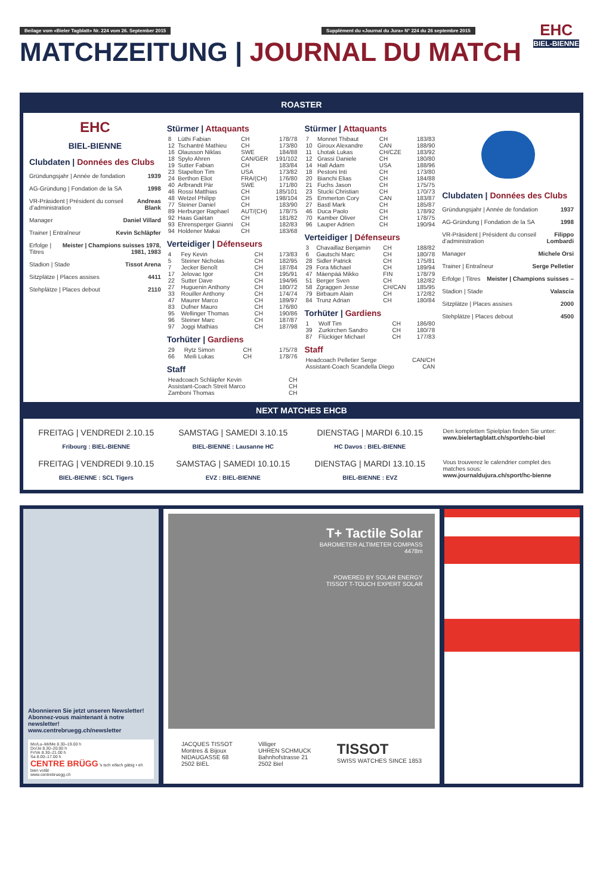Beilage vom «Bieler Tagblatt» Nr. 224 vom 26. September 2015
Supplément du «Journal du Jura» N° 224 du 26 septembre 2015
MATCHZEITUNG | JOURNAL DU MATCH
EHC
BIEL-BIENNE
ROASTER
EHC
BIEL-BIENNE
Clubdaten | Données des Clubs
Gründungsjahr | Année de fondation 1939
AG-Gründung | Fondation de la SA 1998
VR-Präsident | Président du conseil d’administration Andreas Blank
Manager Daniel Villard
Trainer | Entraîneur Kevin Schläpfer
Erfolge | Titres Meister | Champions suisses 1978, 1981, 1983
Stadion | Stade Tissot Arena
Sitzplätze | Places assises 4411
Stehplätze | Places debout 2110
Stürmer | Attaquants
| 8 | Lüthi Fabian | CH | 178/78 |
| 12 | Tschantré Mathieu | CH | 173/80 |
| 16 | Olausson Niklas | SWE | 184/88 |
| 18 | Spylo Ahren | CAN/GER | 191/102 |
| 19 | Sutter Fabian | CH | 183/84 |
| 23 | Stapelton Tim | USA | 173/82 |
| 24 | Berthon Eliot | FRA/(CH) | 176/80 |
| 40 | Arlbrandt Pär | SWE | 171/80 |
| 46 | Rossi Matthias | CH | 185/101 |
| 48 | Wetzel Philipp | CH | 198/104 |
| 77 | Steiner Daniel | CH | 183/90 |
| 89 | Herburger Raphael | AUT/(CH) | 178/75 |
| 92 | Haas Gaëtan | CH | 181/82 |
| 93 | Ehrensperger Gianni | CH | 182/83 |
| 94 | Holdener Makai | CH | 183/68 |
Verteidiger | Défenseurs
| 4 | Fey Kevin | CH | 173/83 |
| 5 | Steiner Nicholas | CH | 182/95 |
| 7 | Jecker Benoît | CH | 187/84 |
| 17 | Jelovac Igor | CH | 195/91 |
| 22 | Sutter Dave | CH | 194/96 |
| 27 | Huguenin Anthony | CH | 180/72 |
| 33 | Rouiller Anthony | CH | 174/74 |
| 47 | Maurer Marco | CH | 189/97 |
| 83 | Dufner Mauro | CH | 176/80 |
| 95 | Wellinger Thomas | CH | 190/86 |
| 96 | Steiner Marc | CH | 187/87 |
| 97 | Joggi Mathias | CH | 187/98 |
Torhüter | Gardiens
| 29 | Rytz Simon | CH | 175/78 |
| 66 | Meili Lukas | CH | 178/76 |
Staff
| Headcoach Schläpfer Kevin | CH |
| Assistant-Coach Streit Marco | CH |
| Zamboni Thomas | CH |
Stürmer | Attaquants
| 7 | Monnet Thibaut | CH | 183/83 |
| 10 | Giroux Alexandre | CAN | 188/90 |
| 11 | Lhotak Lukas | CH/CZE | 183/92 |
| 12 | Grassi Daniele | CH | 180/80 |
| 14 | Hall Adam | USA | 188/96 |
| 18 | Pestoni Inti | CH | 173/80 |
| 20 | Bianchi Elias | CH | 184/88 |
| 21 | Fuchs Jason | CH | 175/75 |
| 23 | Stucki Christian | CH | 170/73 |
| 25 | Emmerton Cory | CAN | 183/87 |
| 27 | Bastl Mark | CH | 185/87 |
| 46 | Duca Paolo | CH | 178/92 |
| 70 | Kamber Oliver | CH | 178/75 |
| 96 | Lauper Adrien | CH | 190/94 |
Verteidiger | Défenseurs
| 3 | Chavaillaz Benjamin | CH | 188/82 |
| 6 | Gautschi Marc | CH | 180/78 |
| 28 | Sidler Patrick | CH | 175/81 |
| 29 | Fora Michael | CH | 189/94 |
| 47 | Mäenpää Mikko | FIN | 178/79 |
| 51 | Berger Sven | CH | 182/82 |
| 58 | Zgraggen Jesse | CH/CAN | 185/95 |
| 79 | Birbaum Alain | CH | 172/82 |
| 84 | Trunz Adrian | CH | 180/84 |
Torhüter | Gardiens
| 1 | Wolf Tim | CH | 186/80 |
| 39 | Zurkirchen Sandro | CH | 180/78 |
| 87 | Flückiger Michael | CH | 177/83 |
Staff
| Headcoach Pelletier Serge | CAN/CH |
| Assistant-Coach Scandella Diego | CAN |
Clubdaten | Données des Clubs
Gründungsjahr | Année de fondation 1937
AG-Gründung | Fondation de la SA 1998
VR-Präsident | Président du conseil d’administration Filippo Lombardi
Manager Michele Orsi
Trainer | Entraîneur Serge Pelletier
Erfolge | Titres Meister | Champions suisses –
Stadion | Stade Valascia
Sitzplätze | Places assises 2000
Stehplätze | Places debout 4500
NEXT MATCHES EHCB
FREITAG | VENDREDI 2.10.15
Fribourg : BIEL-BIENNE
SAMSTAG | SAMEDI 3.10.15
BIEL-BIENNE : Lausanne HC
DIENSTAG | MARDI 6.10.15
HC Davos : BIEL-BIENNE
Den kompletten Spielplan finden Sie unter:
www.bielertagblatt.ch/sport/ehc-biel
FREITAG | VENDREDI 9.10.15
BIEL-BIENNE : SCL Tigers
SAMSTAG | SAMEDI 10.10.15
EVZ : BIEL-BIENNE
DIENSTAG | MARDI 13.10.15
BIEL-BIENNE : EVZ
Vous trouverez le calendrier complet des matches sous:
www.journaldujura.ch/sport/hc-bienne
Abonnieren Sie jetzt unseren Newsletter!
Abonnez-vous maintenant à notre newsletter!
www.centrebruegg.ch/newsletter
Mo/Lu–Mi/Me 8.30–19.00 h
Do/Je 8.30–20.00 h
Fr/Ve 8.30–21.00 h
Sa 8.00–17.00 h
CENTRE BRÜGG 's isch eifach gäbig • eh bien voilà!
www.centrebruegg.ch
T+ Tactile Solar
BAROMETER ALTIMETER COMPASS
4478m
POWERED BY SOLAR ENERGY
TISSOT T-TOUCH EXPERT SOLAR
JACQUES TISSOT
Montres & Bijoux
NIDAUGASSE 68
2502 BIEL
Villiger
UHREN SCHMUCK
Bahnhofstrasse 21
2502 Biel
TISSOT
SWISS WATCHES SINCE 1853